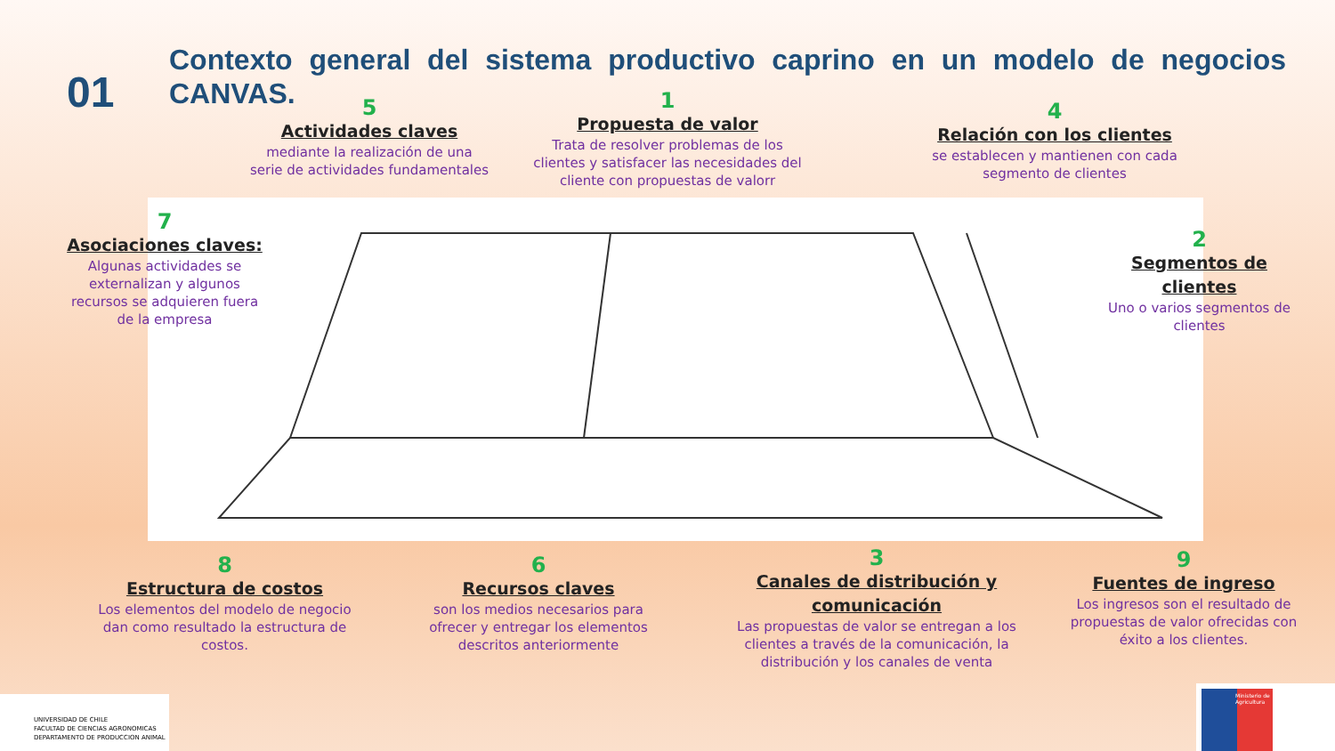01
Contexto general del sistema productivo caprino en un modelo de negocios CANVAS.
5
Actividades claves
mediante la realización de una serie de actividades fundamentales
1
Propuesta de valor
Trata de resolver problemas de los clientes y satisfacer las necesidades del cliente con propuestas de valorr
4
Relación con los clientes
se establecen y mantienen con cada segmento de clientes
7
Asociaciones claves:
Algunas actividades se externalizan y algunos recursos se adquieren fuera de la empresa
2
Segmentos de clientes
Uno o varios segmentos de clientes
8
Estructura de costos
Los elementos del modelo de negocio dan como resultado la estructura de costos.
6
Recursos claves
son los medios necesarios para ofrecer y entregar los elementos descritos anteriormente
3
Canales de distribución y comunicación
Las propuestas de valor se entregan a los clientes a través de la comunicación, la distribución y los canales de venta
9
Fuentes de ingreso
Los ingresos son el resultado de propuestas de valor ofrecidas con éxito a los clientes.
UNIVERSIDAD DE CHILE
FACULTAD DE CIENCIAS AGRONOMICAS
DEPARTAMENTO DE PRODUCCION ANIMAL
Ministerio de Agricultura